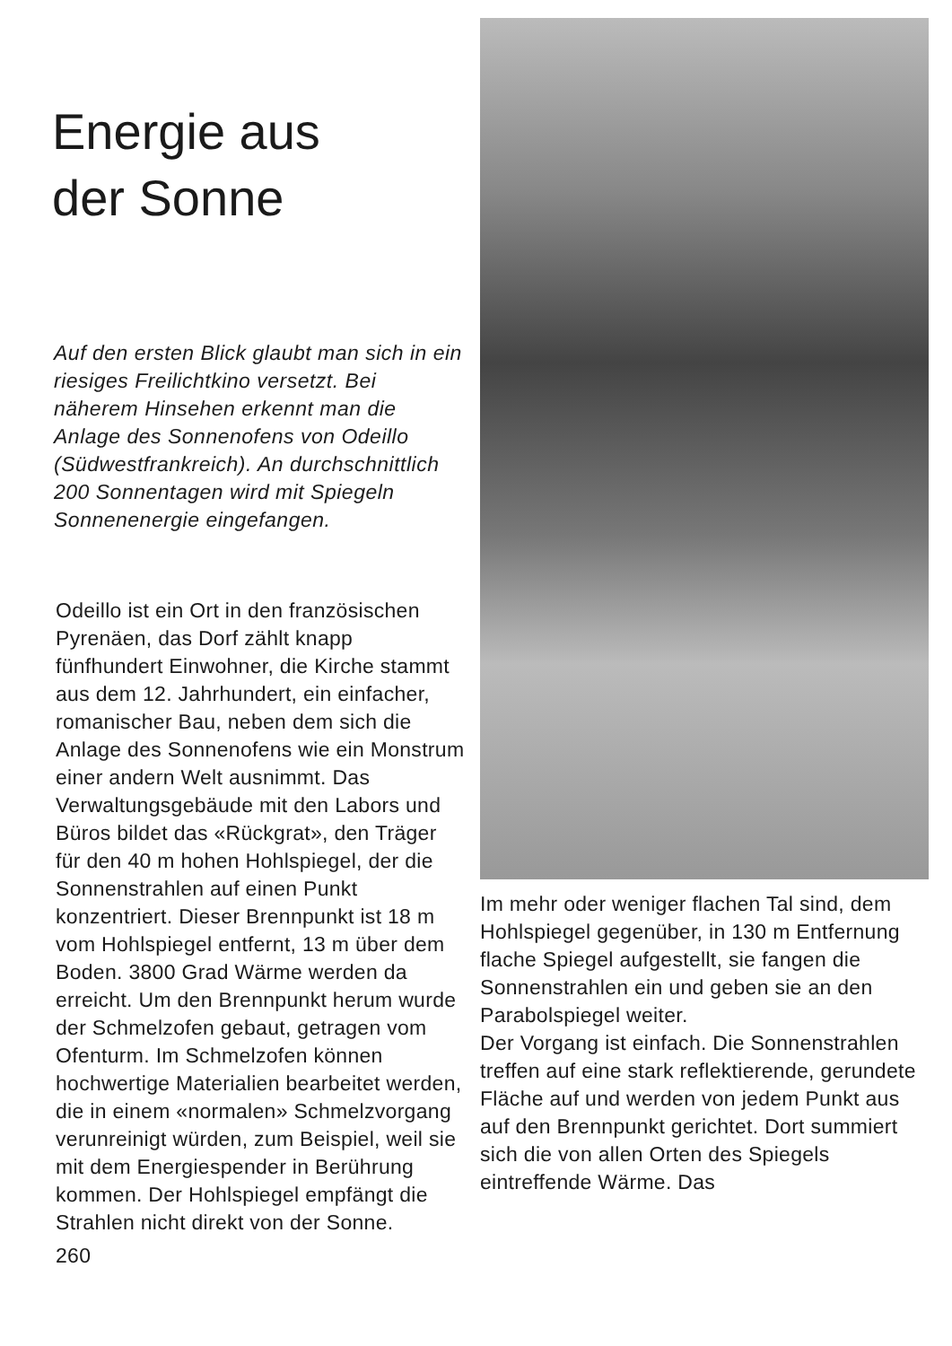Energie aus
der Sonne
Auf den ersten Blick glaubt man sich in ein riesiges Freilichtkino versetzt. Bei näherem Hinsehen erkennt man die Anlage des Sonnenofens von Odeillo (Südwestfrankreich). An durchschnittlich 200 Sonnentagen wird mit Spiegeln Sonnenenergie eingefangen.
Odeillo ist ein Ort in den französischen Pyrenäen, das Dorf zählt knapp fünfhundert Einwohner, die Kirche stammt aus dem 12. Jahrhundert, ein einfacher, romanischer Bau, neben dem sich die Anlage des Sonnenofens wie ein Monstrum einer andern Welt ausnimmt. Das Verwaltungsgebäude mit den Labors und Büros bildet das «Rückgrat», den Träger für den 40 m hohen Hohlspiegel, der die Sonnenstrahlen auf einen Punkt konzentriert. Dieser Brennpunkt ist 18 m vom Hohlspiegel entfernt, 13 m über dem Boden. 3800 Grad Wärme werden da erreicht. Um den Brennpunkt herum wurde der Schmelzofen gebaut, getragen vom Ofenturm. Im Schmelzofen können hochwertige Materialien bearbeitet werden, die in einem «normalen» Schmelzvorgang verunreinigt würden, zum Beispiel, weil sie mit dem Energiespender in Berührung kommen. Der Hohlspiegel empfängt die Strahlen nicht direkt von der Sonne.
260
Im mehr oder weniger flachen Tal sind, dem Hohlspiegel gegenüber, in 130 m Entfernung flache Spiegel aufgestellt, sie fangen die Sonnenstrahlen ein und geben sie an den Parabolspiegel weiter.
Der Vorgang ist einfach. Die Sonnenstrahlen treffen auf eine stark reflektierende, gerundete Fläche auf und werden von jedem Punkt aus auf den Brennpunkt gerichtet. Dort summiert sich die von allen Orten des Spiegels eintreffende Wärme. Das